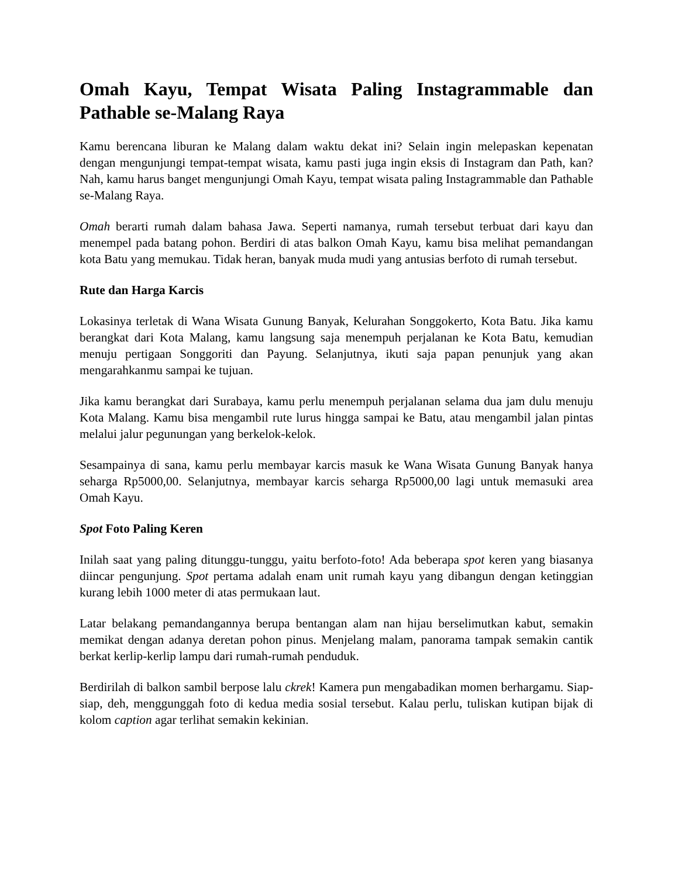Omah Kayu, Tempat Wisata Paling Instagrammable dan Pathable se-Malang Raya
Kamu berencana liburan ke Malang dalam waktu dekat ini? Selain ingin melepaskan kepenatan dengan mengunjungi tempat-tempat wisata, kamu pasti juga ingin eksis di Instagram dan Path, kan? Nah, kamu harus banget mengunjungi Omah Kayu, tempat wisata paling Instagrammable dan Pathable se-Malang Raya.
Omah berarti rumah dalam bahasa Jawa. Seperti namanya, rumah tersebut terbuat dari kayu dan menempel pada batang pohon. Berdiri di atas balkon Omah Kayu, kamu bisa melihat pemandangan kota Batu yang memukau. Tidak heran, banyak muda mudi yang antusias berfoto di rumah tersebut.
Rute dan Harga Karcis
Lokasinya terletak di Wana Wisata Gunung Banyak, Kelurahan Songgokerto, Kota Batu. Jika kamu berangkat dari Kota Malang, kamu langsung saja menempuh perjalanan ke Kota Batu, kemudian menuju pertigaan Songgoriti dan Payung. Selanjutnya, ikuti saja papan penunjuk yang akan mengarahkanmu sampai ke tujuan.
Jika kamu berangkat dari Surabaya, kamu perlu menempuh perjalanan selama dua jam dulu menuju Kota Malang. Kamu bisa mengambil rute lurus hingga sampai ke Batu, atau mengambil jalan pintas melalui jalur pegunungan yang berkelok-kelok.
Sesampainya di sana, kamu perlu membayar karcis masuk ke Wana Wisata Gunung Banyak hanya seharga Rp5000,00. Selanjutnya, membayar karcis seharga Rp5000,00 lagi untuk memasuki area Omah Kayu.
Spot Foto Paling Keren
Inilah saat yang paling ditunggu-tunggu, yaitu berfoto-foto! Ada beberapa spot keren yang biasanya diincar pengunjung. Spot pertama adalah enam unit rumah kayu yang dibangun dengan ketinggian kurang lebih 1000 meter di atas permukaan laut.
Latar belakang pemandangannya berupa bentangan alam nan hijau berselimutkan kabut, semakin memikat dengan adanya deretan pohon pinus. Menjelang malam, panorama tampak semakin cantik berkat kerlip-kerlip lampu dari rumah-rumah penduduk.
Berdirilah di balkon sambil berpose lalu ckrek! Kamera pun mengabadikan momen berhargamu. Siap-siap, deh, menggunggah foto di kedua media sosial tersebut. Kalau perlu, tuliskan kutipan bijak di kolom caption agar terlihat semakin kekinian.